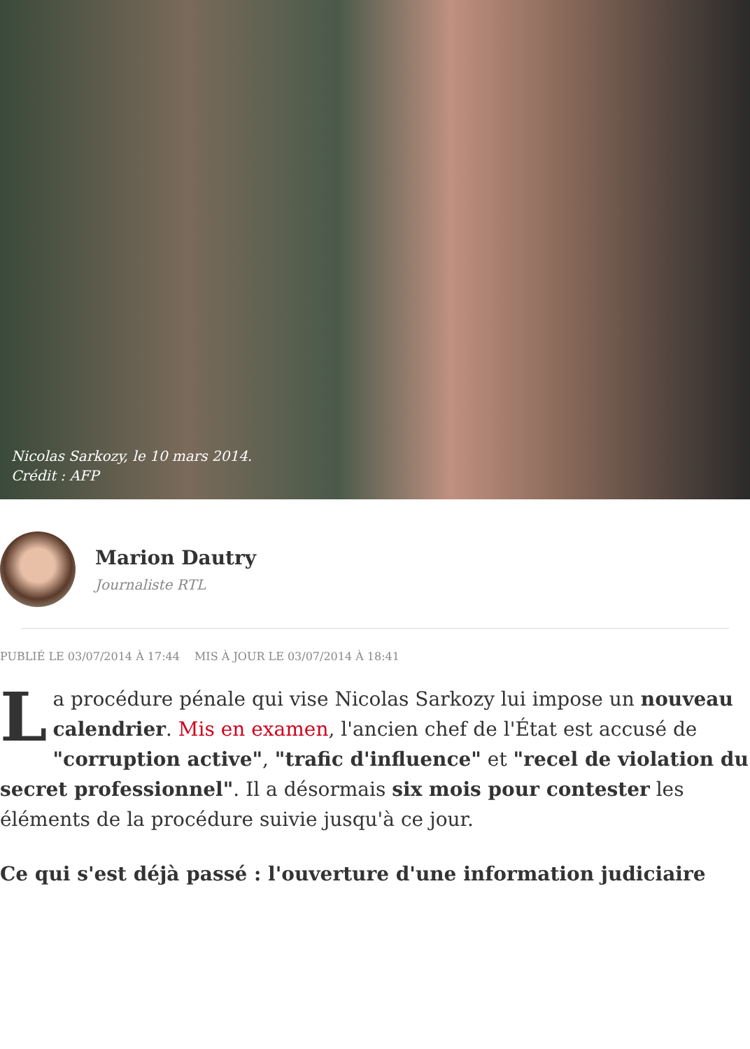Nicolas Sarkozy, le 10 mars 2014.
Crédit : AFP
Marion Dautry
Journaliste RTL
PUBLIÉ LE 03/07/2014 À 17:44 MIS À JOUR LE 03/07/2014 À 18:41
La procédure pénale qui vise Nicolas Sarkozy lui impose un nouveau calendrier. Mis en examen, l'ancien chef de l'État est accusé de "corruption active", "trafic d'influence" et "recel de violation du secret professionnel". Il a désormais six mois pour contester les éléments de la procédure suivie jusqu'à ce jour.
Ce qui s'est déjà passé : l'ouverture d'une information judiciaire